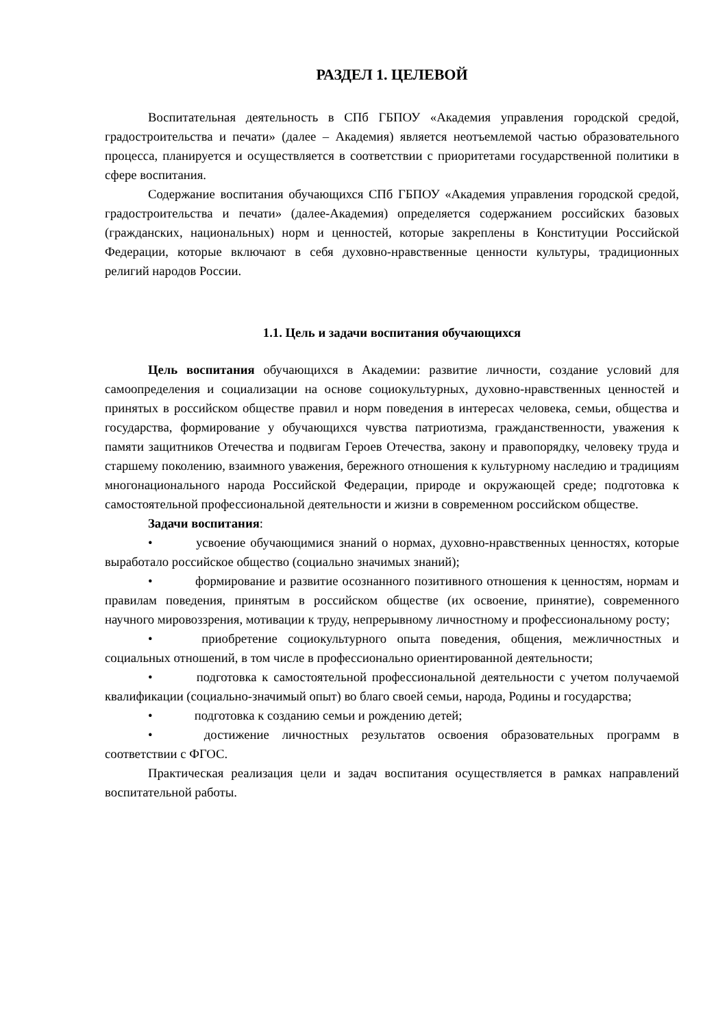РАЗДЕЛ 1. ЦЕЛЕВОЙ
Воспитательная деятельность в СПб ГБПОУ «Академия управления городской средой, градостроительства и печати» (далее – Академия) является неотъемлемой частью образовательного процесса, планируется и осуществляется в соответствии с приоритетами государственной политики в сфере воспитания.
Содержание воспитания обучающихся СПб ГБПОУ «Академия управления городской средой, градостроительства и печати» (далее-Академия) определяется содержанием российских базовых (гражданских, национальных) норм и ценностей, которые закреплены в Конституции Российской Федерации, которые включают в себя духовно-нравственные ценности культуры, традиционных религий народов России.
1.1. Цель и задачи воспитания обучающихся
Цель воспитания обучающихся в Академии: развитие личности, создание условий для самоопределения и социализации на основе социокультурных, духовно-нравственных ценностей и принятых в российском обществе правил и норм поведения в интересах человека, семьи, общества и государства, формирование у обучающихся чувства патриотизма, гражданственности, уважения к памяти защитников Отечества и подвигам Героев Отечества, закону и правопорядку, человеку труда и старшему поколению, взаимного уважения, бережного отношения к культурному наследию и традициям многонационального народа Российской Федерации, природе и окружающей среде; подготовка к самостоятельной профессиональной деятельности и жизни в современном российском обществе.
Задачи воспитания:
• усвоение обучающимися знаний о нормах, духовно-нравственных ценностях, которые выработало российское общество (социально значимых знаний);
• формирование и развитие осознанного позитивного отношения к ценностям, нормам и правилам поведения, принятым в российском обществе (их освоение, принятие), современного научного мировоззрения, мотивации к труду, непрерывному личностному и профессиональному росту;
• приобретение социокультурного опыта поведения, общения, межличностных и социальных отношений, в том числе в профессионально ориентированной деятельности;
• подготовка к самостоятельной профессиональной деятельности с учетом получаемой квалификации (социально-значимый опыт) во благо своей семьи, народа, Родины и государства;
• подготовка к созданию семьи и рождению детей;
• достижение личностных результатов освоения образовательных программ в соответствии с ФГОС.
Практическая реализация цели и задач воспитания осуществляется в рамках направлений воспитательной работы.